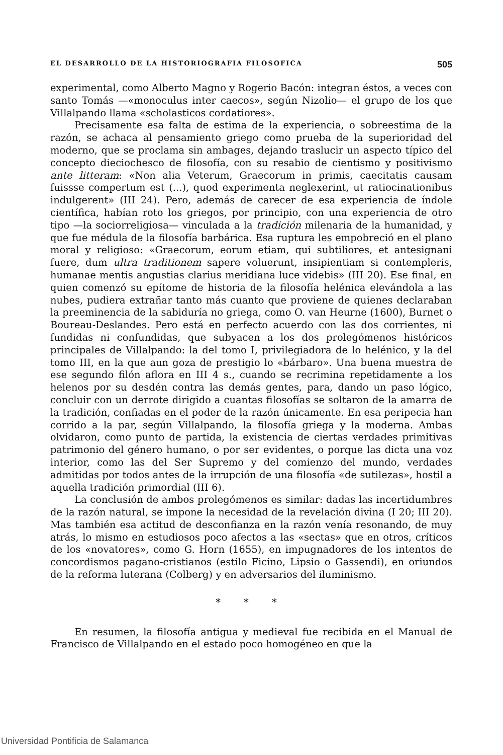EL DESARROLLO DE LA HISTORIOGRAFIA FILOSOFICA 505
experimental, como Alberto Magno y Rogerio Bacón: integran éstos, a veces con santo Tomás —«monoculus inter caecos», según Nizolio— el grupo de los que Villalpando llama «scholasticos cordatiores».
Precisamente esa falta de estima de la experiencia, o sobreestima de la razón, se achaca al pensamiento griego como prueba de la superioridad del moderno, que se proclama sin ambages, dejando traslucir un aspecto típico del concepto dieciochesco de filosofía, con su resabio de cientismo y positivismo ante litteram: «Non alia Veterum, Graecorum in primis, caecitatis causam fuissse compertum est (...), quod experimenta neglexerint, ut ratiocinationibus indulgerent» (III 24). Pero, además de carecer de esa experiencia de índole científica, habían roto los griegos, por principio, con una experiencia de otro tipo —la sociorreligiosa— vinculada a la tradición milenaria de la humanidad, y que fue médula de la filosofía barbárica. Esa ruptura les empobreció en el plano moral y religioso: «Graecorum, eorum etiam, qui subtiliores, et antesignani fuere, dum ultra traditionem sapere voluerunt, insipientiam si contempleris, humanae mentis angustias clarius meridiana luce videbis» (III 20). Ese final, en quien comenzó su epítome de historia de la filosofía helénica elevándola a las nubes, pudiera extrañar tanto más cuanto que proviene de quienes declaraban la preeminencia de la sabiduría no griega, como O. van Heurne (1600), Burnet o Boureau-Deslandes. Pero está en perfecto acuerdo con las dos corrientes, ni fundidas ni confundidas, que subyacen a los dos prolegómenos históricos principales de Villalpando: la del tomo I, privilegiadora de lo helénico, y la del tomo III, en la que aun goza de prestigio lo «bárbaro». Una buena muestra de ese segundo filón aflora en III 4 s., cuando se recrimina repetidamente a los helenos por su desdén contra las demás gentes, para, dando un paso lógico, concluir con un derrote dirigido a cuantas filosofías se soltaron de la amarra de la tradición, confiadas en el poder de la razón únicamente. En esa peripecia han corrido a la par, según Villalpando, la filosofía griega y la moderna. Ambas olvidaron, como punto de partida, la existencia de ciertas verdades primitivas patrimonio del género humano, o por ser evidentes, o porque las dicta una voz interior, como las del Ser Supremo y del comienzo del mundo, verdades admitidas por todos antes de la irrupción de una filosofía «de sutilezas», hostil a aquella tradición primordial (III 6).
La conclusión de ambos prolegómenos es similar: dadas las incertidumbres de la razón natural, se impone la necesidad de la revelación divina (I 20; III 20). Mas también esa actitud de desconfianza en la razón venía resonando, de muy atrás, lo mismo en estudiosos poco afectos a las «sectas» que en otros, críticos de los «novatores», como G. Horn (1655), en impugnadores de los intentos de concordismos pagano-cristianos (estilo Ficino, Lipsio o Gassendi), en oriundos de la reforma luterana (Colberg) y en adversarios del iluminismo.
* * *
En resumen, la filosofía antigua y medieval fue recibida en el Manual de Francisco de Villalpando en el estado poco homogéneo en que la
Universidad Pontificia de Salamanca